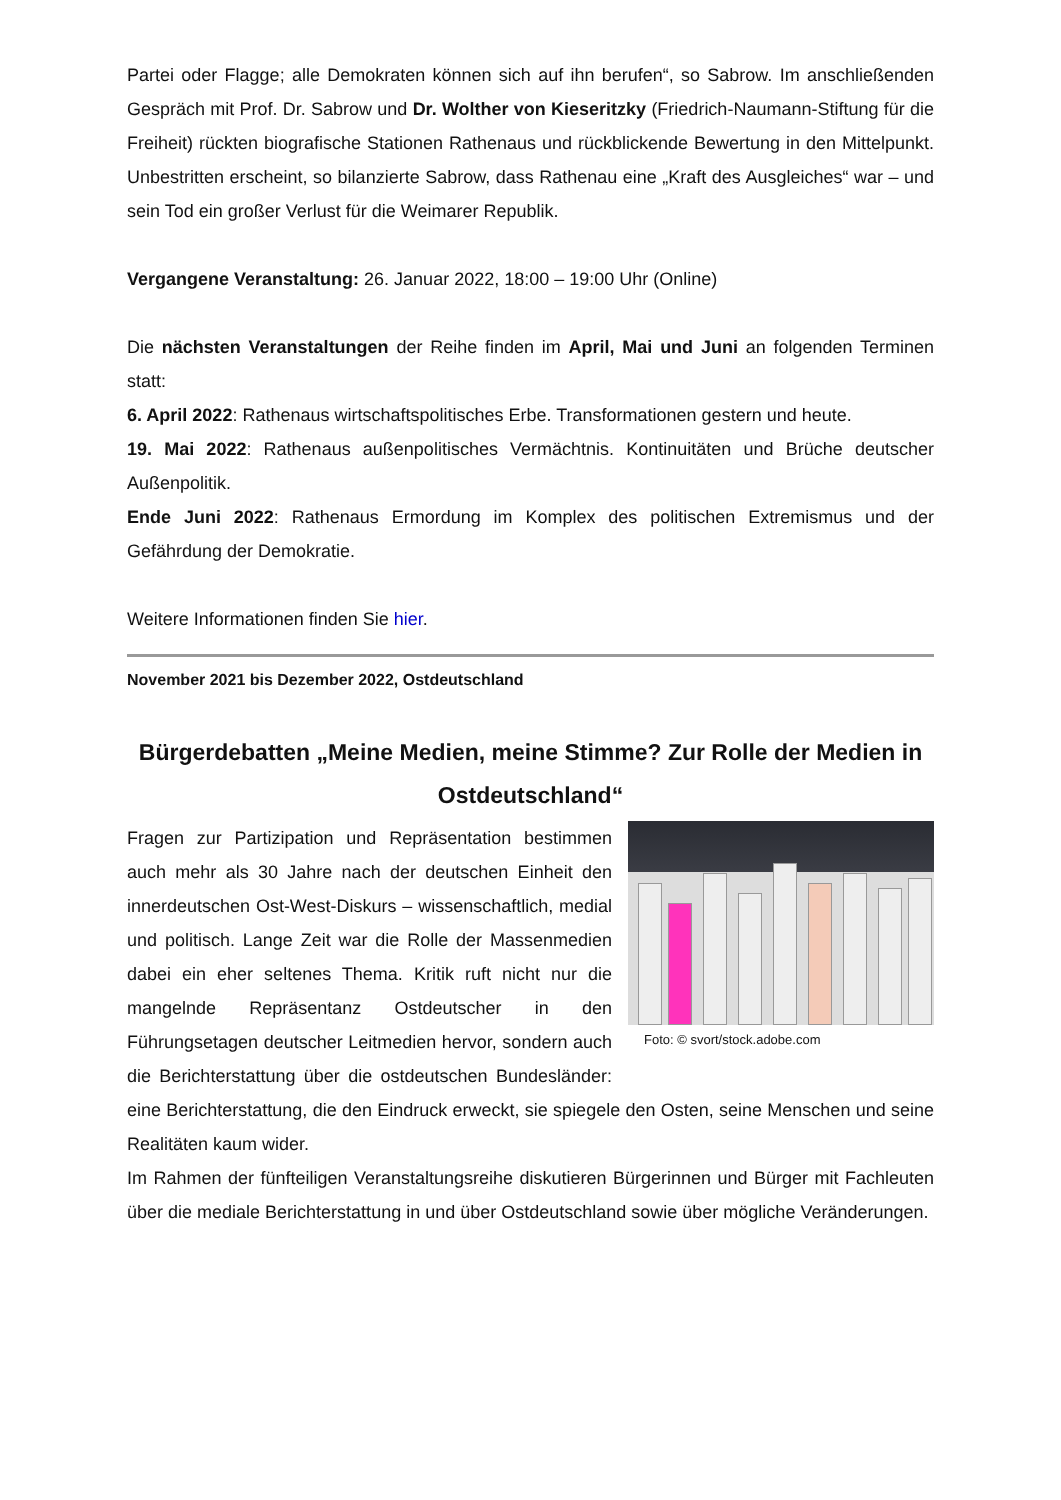Partei oder Flagge; alle Demokraten können sich auf ihn berufen“, so Sabrow. Im anschließenden Gespräch mit Prof. Dr. Sabrow und Dr. Wolther von Kieseritzky (Friedrich-Naumann-Stiftung für die Freiheit) rückten biografische Stationen Rathenaus und rückblickende Bewertung in den Mittelpunkt. Unbestritten erscheint, so bilanzierte Sabrow, dass Rathenau eine „Kraft des Ausgleiches“ war – und sein Tod ein großer Verlust für die Weimarer Republik.
Vergangene Veranstaltung: 26. Januar 2022, 18:00 – 19:00 Uhr (Online)
Die nächsten Veranstaltungen der Reihe finden im April, Mai und Juni an folgenden Terminen statt:
6. April 2022: Rathenaus wirtschaftspolitisches Erbe. Transformationen gestern und heute.
19. Mai 2022: Rathenaus außenpolitisches Vermächtnis. Kontinuitäten und Brüche deutscher Außenpolitik.
Ende Juni 2022: Rathenaus Ermordung im Komplex des politischen Extremismus und der Gefährdung der Demokratie.
Weitere Informationen finden Sie hier.
November 2021 bis Dezember 2022, Ostdeutschland
Bürgerdebatten „Meine Medien, meine Stimme? Zur Rolle der Medien in Ostdeutschland“
Foto: © svort/stock.adobe.com
Fragen zur Partizipation und Repräsentation bestimmen auch mehr als 30 Jahre nach der deutschen Einheit den innerdeutschen Ost-West-Diskurs – wissenschaftlich, medial und politisch. Lange Zeit war die Rolle der Massenmedien dabei ein eher seltenes Thema. Kritik ruft nicht nur die mangelnde Repräsentanz Ostdeutscher in den Führungsetagen deutscher Leitmedien hervor, sondern auch die Berichterstattung über die ostdeutschen Bundesländer: eine Berichterstattung, die den Eindruck erweckt, sie spiegele den Osten, seine Menschen und seine Realitäten kaum wider.
Im Rahmen der fünfteiligen Veranstaltungsreihe diskutieren Bürgerinnen und Bürger mit Fachleuten über die mediale Berichterstattung in und über Ostdeutschland sowie über mögliche Veränderungen.